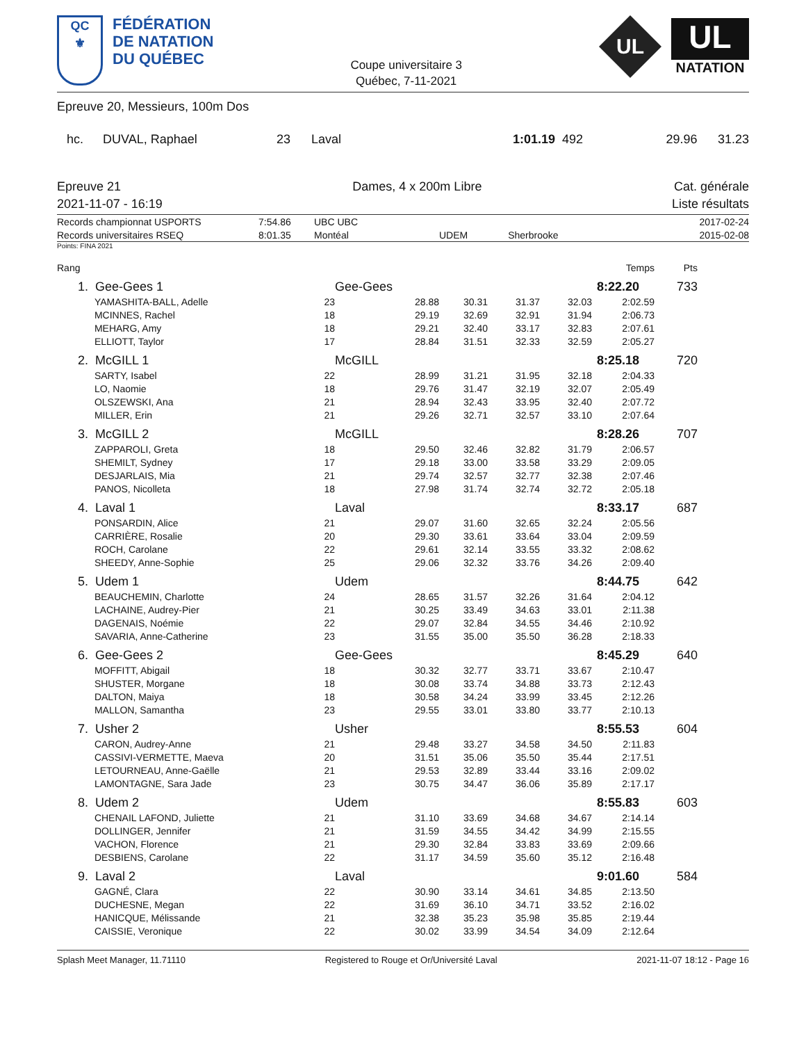QC
⚜
FÉDÉRATION
DE NATATION
DU QUÉBEC
Coupe universitaire 3
Québec, 7-11-2021
UL
UL
NATATION
Epreuve 20, Messieurs, 100m Dos
| hc. | DUVAL, Raphael | 23 | Laval | 1:01.19 | 492 | 29.96 | 31.23 |
Epreuve 21
2021-11-07 - 16:19
Dames, 4 x 200m Libre Cat. générale
Liste résultats
| Records championnat USPORTS | 7:54.86 | UBC UBC | | | 2017-02-24 |
| Records universitaires RSEQ | 8:01.35 | Montéal | UDEM | Sherbrooke | 2015-02-08 |
Points: FINA 2021
| Rang | | | | | | | Temps | Pts | |
| 1. | Gee-Gees 1 | | Gee-Gees 8:22.20 | | | | | 733 | |
| | YAMASHITA-BALL, Adelle | 23 | 28.88 | 30.31 | 31.37 | 32.03 | 2:02.59 | | |
| | MCINNES, Rachel | 18 | 29.19 | 32.69 | 32.91 | 31.94 | 2:06.73 | | |
| | MEHARG, Amy | 18 | 29.21 | 32.40 | 33.17 | 32.83 | 2:07.61 | | |
| | ELLIOTT, Taylor | 17 | 28.84 | 31.51 | 32.33 | 32.59 | 2:05.27 | | |
| 2. | McGILL 1 | | McGILL 8:25.18 | | | | | 720 | |
| | SARTY, Isabel | 22 | 28.99 | 31.21 | 31.95 | 32.18 | 2:04.33 | | |
| | LO, Naomie | 18 | 29.76 | 31.47 | 32.19 | 32.07 | 2:05.49 | | |
| | OLSZEWSKI, Ana | 21 | 28.94 | 32.43 | 33.95 | 32.40 | 2:07.72 | | |
| | MILLER, Erin | 21 | 29.26 | 32.71 | 32.57 | 33.10 | 2:07.64 | | |
| 3. | McGILL 2 | | McGILL 8:28.26 | | | | | 707 | |
| | ZAPPAROLI, Greta | 18 | 29.50 | 32.46 | 32.82 | 31.79 | 2:06.57 | | |
| | SHEMILT, Sydney | 17 | 29.18 | 33.00 | 33.58 | 33.29 | 2:09.05 | | |
| | DESJARLAIS, Mia | 21 | 29.74 | 32.57 | 32.77 | 32.38 | 2:07.46 | | |
| | PANOS, Nicolleta | 18 | 27.98 | 31.74 | 32.74 | 32.72 | 2:05.18 | | |
| 4. | Laval 1 | | Laval 8:33.17 | | | | | 687 | |
| | PONSARDIN, Alice | 21 | 29.07 | 31.60 | 32.65 | 32.24 | 2:05.56 | | |
| | CARRIÈRE, Rosalie | 20 | 29.30 | 33.61 | 33.64 | 33.04 | 2:09.59 | | |
| | ROCH, Carolane | 22 | 29.61 | 32.14 | 33.55 | 33.32 | 2:08.62 | | |
| | SHEEDY, Anne-Sophie | 25 | 29.06 | 32.32 | 33.76 | 34.26 | 2:09.40 | | |
| 5. | Udem 1 | | Udem 8:44.75 | | | | | 642 | |
| | BEAUCHEMIN, Charlotte | 24 | 28.65 | 31.57 | 32.26 | 31.64 | 2:04.12 | | |
| | LACHAINE, Audrey-Pier | 21 | 30.25 | 33.49 | 34.63 | 33.01 | 2:11.38 | | |
| | DAGENAIS, Noémie | 22 | 29.07 | 32.84 | 34.55 | 34.46 | 2:10.92 | | |
| | SAVARIA, Anne-Catherine | 23 | 31.55 | 35.00 | 35.50 | 36.28 | 2:18.33 | | |
| 6. | Gee-Gees 2 | | Gee-Gees 8:45.29 | | | | | 640 | |
| | MOFFITT, Abigail | 18 | 30.32 | 32.77 | 33.71 | 33.67 | 2:10.47 | | |
| | SHUSTER, Morgane | 18 | 30.08 | 33.74 | 34.88 | 33.73 | 2:12.43 | | |
| | DALTON, Maiya | 18 | 30.58 | 34.24 | 33.99 | 33.45 | 2:12.26 | | |
| | MALLON, Samantha | 23 | 29.55 | 33.01 | 33.80 | 33.77 | 2:10.13 | | |
| 7. | Usher 2 | | Usher 8:55.53 | | | | | 604 | |
| | CARON, Audrey-Anne | 21 | 29.48 | 33.27 | 34.58 | 34.50 | 2:11.83 | | |
| | CASSIVI-VERMETTE, Maeva | 20 | 31.51 | 35.06 | 35.50 | 35.44 | 2:17.51 | | |
| | LETOURNEAU, Anne-Gaëlle | 21 | 29.53 | 32.89 | 33.44 | 33.16 | 2:09.02 | | |
| | LAMONTAGNE, Sara Jade | 23 | 30.75 | 34.47 | 36.06 | 35.89 | 2:17.17 | | |
| 8. | Udem 2 | | Udem 8:55.83 | | | | | 603 | |
| | CHENAIL LAFOND, Juliette | 21 | 31.10 | 33.69 | 34.68 | 34.67 | 2:14.14 | | |
| | DOLLINGER, Jennifer | 21 | 31.59 | 34.55 | 34.42 | 34.99 | 2:15.55 | | |
| | VACHON, Florence | 21 | 29.30 | 32.84 | 33.83 | 33.69 | 2:09.66 | | |
| | DESBIENS, Carolane | 22 | 31.17 | 34.59 | 35.60 | 35.12 | 2:16.48 | | |
| 9. | Laval 2 | | Laval 9:01.60 | | | | | 584 | |
| | GAGNÉ, Clara | 22 | 30.90 | 33.14 | 34.61 | 34.85 | 2:13.50 | | |
| | DUCHESNE, Megan | 22 | 31.69 | 36.10 | 34.71 | 33.52 | 2:16.02 | | |
| | HANICQUE, Mélissande | 21 | 32.38 | 35.23 | 35.98 | 35.85 | 2:19.44 | | |
| | CAISSIE, Veronique | 22 | 30.02 | 33.99 | 34.54 | 34.09 | 2:12.64 | | |
Splash Meet Manager, 11.71110 Registered to Rouge et Or/Université Laval 2021-11-07 18:12 - Page 16